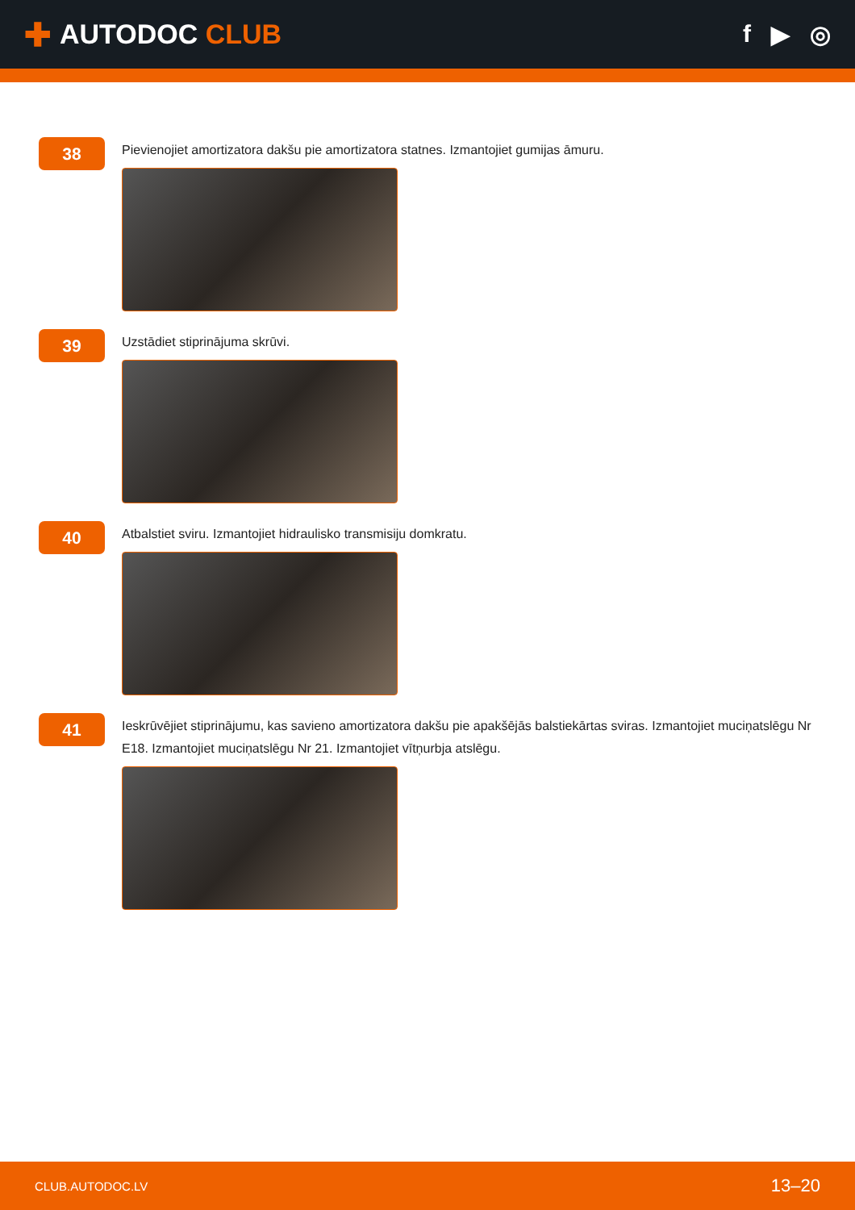✚ AUTODOC CLUB f ▶ ◎
38
Pievienojiet amortizatora dakšu pie amortizatora statnes. Izmantojiet gumijas āmuru.
39
Uzstādiet stiprinājuma skrūvi.
40
Atbalstiet sviru. Izmantojiet hidraulisko transmisiju domkratu.
41
Ieskrūvējiet stiprinājumu, kas savieno amortizatora dakšu pie apakšējās balstiekārtas sviras. Izmantojiet muciņatslēgu Nr E18. Izmantojiet muciņatslēgu Nr 21. Izmantojiet vītņurbja atslēgu.
CLUB.AUTODOC.LV 13–20